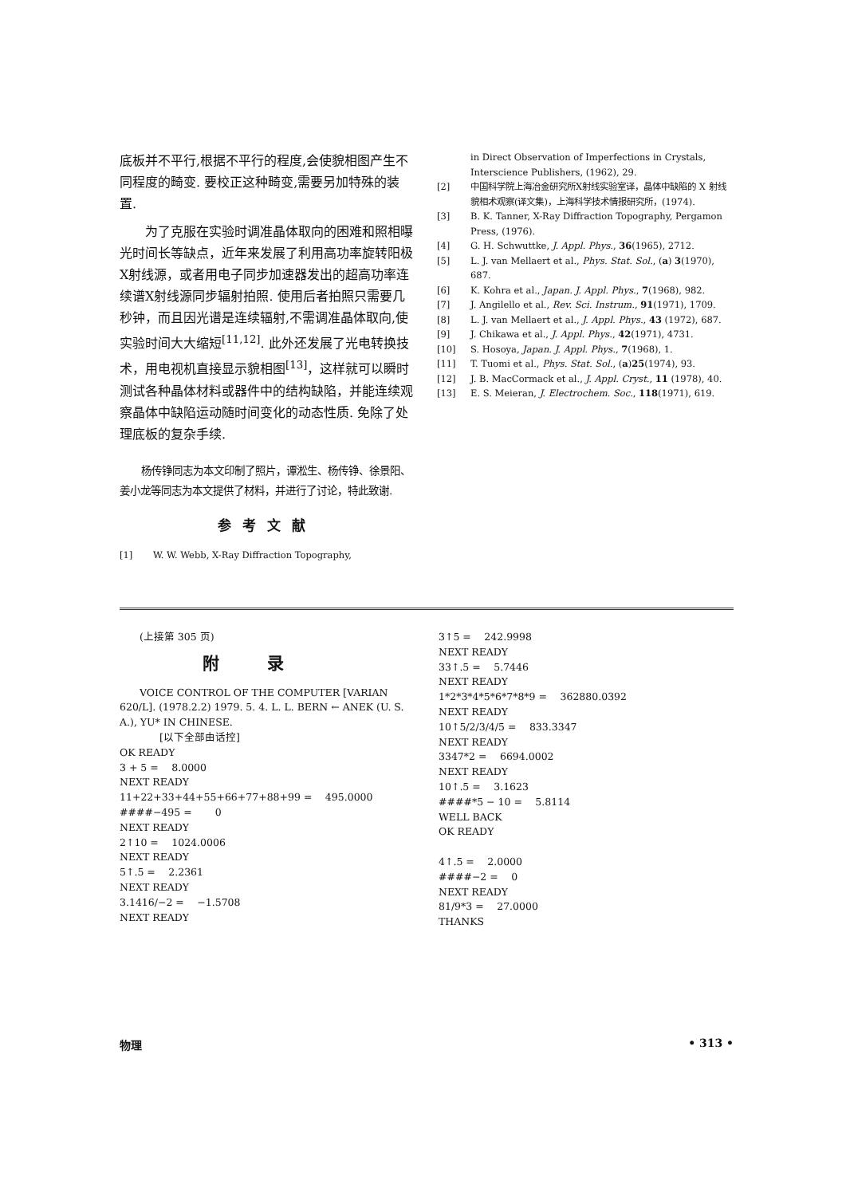底板并不平行,根据不平行的程度,会使貌相图产生不同程度的畸变. 要校正这种畸变,需要另加特殊的装置.
  为了克服在实验时调准晶体取向的困难和照相曝光时间长等缺点，近年来发展了利用高功率旋转阳极X射线源，或者用电子同步加速器发出的超高功率连续谱X射线源同步辐射拍照. 使用后者拍照只需要几秒钟，而且因光谱是连续辐射,不需调准晶体取向,使实验时间大大缩短<sup>[11,12]</sup>. 此外还发展了光电转换技术，用电视机直接显示貌相图<sup>[13]</sup>，这样就可以瞬时测试各种晶体材料或器件中的结构缺陷，并能连续观察晶体中缺陷运动随时间变化的动态性质. 免除了处理底板的复杂手续.
  杨传铮同志为本文印制了照片，谭淞生、杨传铮、徐景阳、姜小龙等同志为本文提供了材料，并进行了讨论，特此致谢.
参考文献
[1] W. W. Webb, X-Ray Diffraction Topography,
in Direct Observation of Imperfections in Crystals, Interscience Publishers, (1962), 29.
[2] 中国科学院上海冶金研究所X射线实验室译，晶体中缺陷的 X 射线貌相术观察(译文集)，上海科学技术情报研究所，(1974).
[3] B. K. Tanner, X-Ray Diffraction Topography, Pergamon Press, (1976).
[4] G. H. Schwuttke, J. Appl. Phys., 36(1965), 2712.
[5] L. J. van Mellaert et al., Phys. Stat. Sol., (a) 3(1970), 687.
[6] K. Kohra et al., Japan. J. Appl. Phys., 7(1968), 982.
[7] J. Angilello et al., Rev. Sci. Instrum., 91(1971), 1709.
[8] L. J. van Mellaert et al., J. Appl. Phys., 43 (1972), 687.
[9] J. Chikawa et al., J. Appl. Phys., 42(1971), 4731.
[10] S. Hosoya, Japan. J. Appl. Phys., 7(1968), 1.
[11] T. Tuomi et al., Phys. Stat. Sol., (a)25(1974), 93.
[12] J. B. MacCormack et al., J. Appl. Cryst., 11 (1978), 40.
[13] E. S. Meieran, J. Electrochem. Soc., 118(1971), 619.
  (上接第 305 页)
附录
  VOICE CONTROL OF THE COMPUTER [VARIAN 620/L]. (1978.2.2) 1979. 5. 4. L. L. BERN ← ANEK (U. S. A.), YU* IN CHINESE.
    [以下全部由话控]
OK READY
3 + 5 =  8.0000
NEXT READY
11+22+33+44+55+66+77+88+99 =  495.0000
####−495 =   0
NEXT READY
2↑10 =  1024.0006
NEXT READY
5↑.5 =  2.2361
NEXT READY
3.1416/−2 =  −1.5708
NEXT READY
3↑5 =  242.9998
NEXT READY
33↑.5 =  5.7446
NEXT READY
1*2*3*4*5*6*7*8*9 =  362880.0392
NEXT READY
10↑5/2/3/4/5 =  833.3347
NEXT READY
3347*2 =  6694.0002
NEXT READY
10↑.5 =  3.1623
####*5 − 10 =  5.8114
WELL BACK
OK READY
4↑.5 =  2.0000
####−2 =  0
NEXT READY
81/9*3 =  27.0000
THANKS
物理 • 313 •